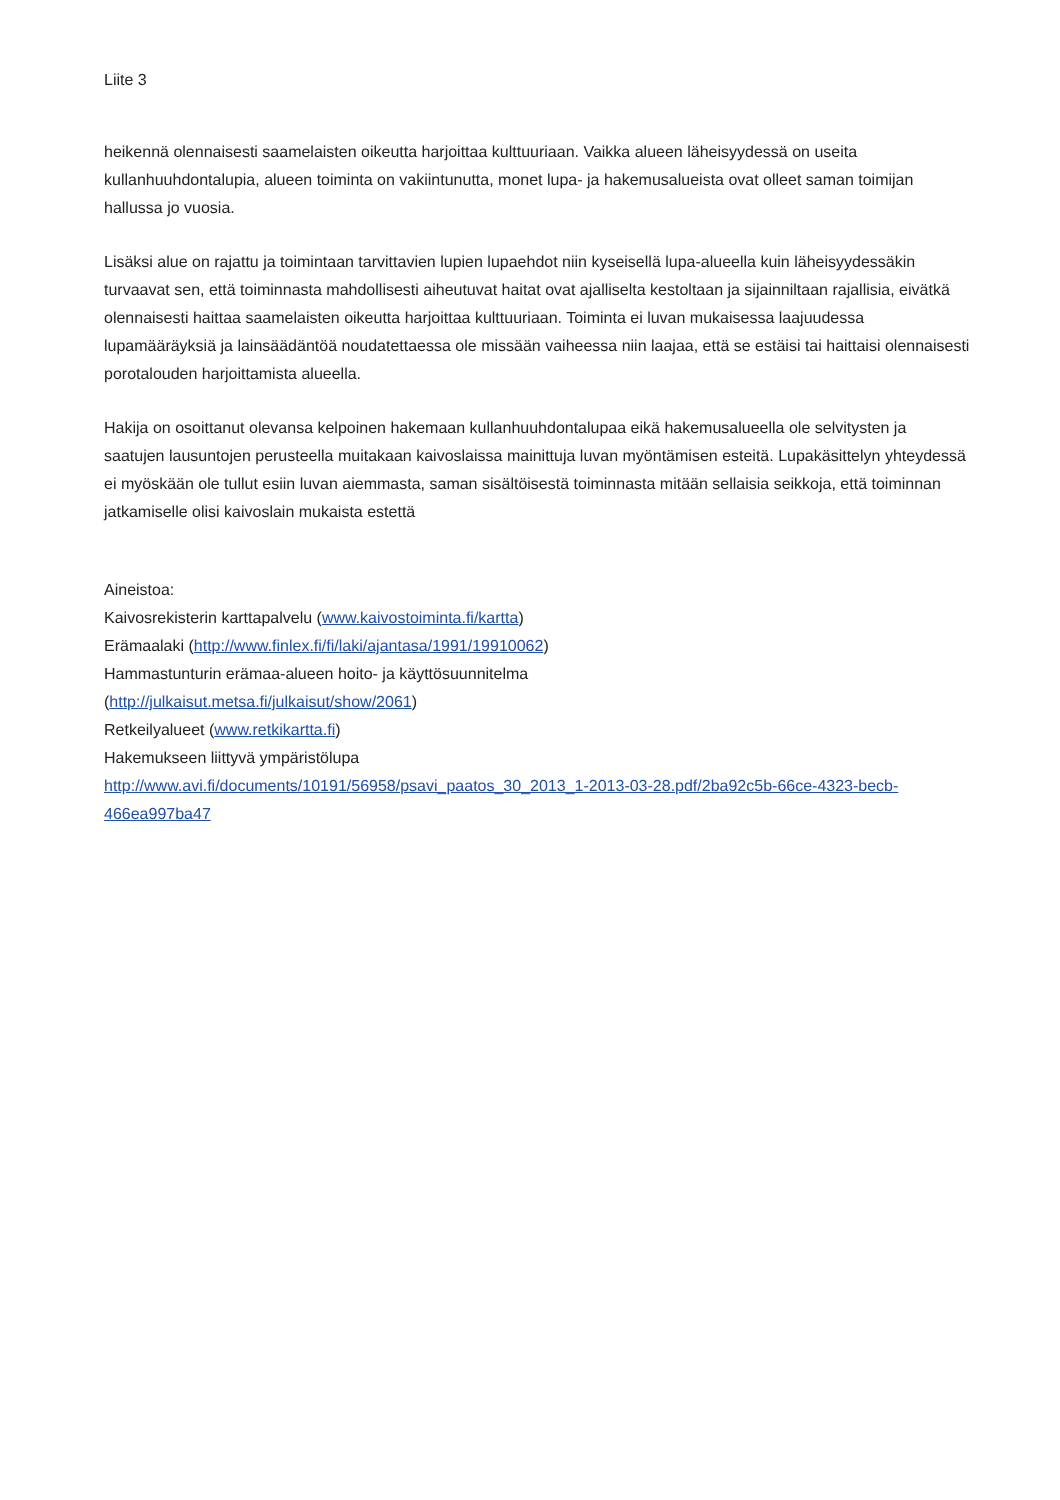Liite 3
heikennä olennaisesti saamelaisten oikeutta harjoittaa kulttuuriaan. Vaikka alueen läheisyydessä on useita kullanhuuhdontalupia, alueen toiminta on vakiintunutta, monet lupa- ja hakemusalueista ovat olleet saman toimijan hallussa jo vuosia.
Lisäksi alue on rajattu ja toimintaan tarvittavien lupien lupaehdot niin kyseisellä lupa-alueella kuin läheisyydessäkin turvaavat sen, että toiminnasta mahdollisesti aiheutuvat haitat ovat ajalliselta kestoltaan ja sijainniltaan rajallisia, eivätkä olennaisesti haittaa saamelaisten oikeutta harjoittaa kulttuuriaan. Toiminta ei luvan mukaisessa laajuudessa lupamääräyksiä ja lainsäädäntöä noudatettaessa ole missään vaiheessa niin laajaa, että se estäisi tai haittaisi olennaisesti porotalouden harjoittamista alueella.
Hakija on osoittanut olevansa kelpoinen hakemaan kullanhuuhdontalupaa eikä hakemusalueella ole selvitysten ja saatujen lausuntojen perusteella muitakaan kaivoslaissa mainittuja luvan myöntämisen esteitä. Lupakäsittelyn yhteydessä ei myöskään ole tullut esiin luvan aiemmasta, saman sisältöisestä toiminnasta mitään sellaisia seikkoja, että toiminnan jatkamiselle olisi kaivoslain mukaista estettä
Aineistoa:
Kaivosrekisterin karttapalvelu (www.kaivostoiminta.fi/kartta)
Erämaalaki (http://www.finlex.fi/fi/laki/ajantasa/1991/19910062)
Hammastunturin erämaa-alueen hoito- ja käyttösuunnitelma
(http://julkaisut.metsa.fi/julkaisut/show/2061)
Retkeilyalueet (www.retkikartta.fi)
Hakemukseen liittyvä ympäristölupa
http://www.avi.fi/documents/10191/56958/psavi_paatos_30_2013_1-2013-03-28.pdf/2ba92c5b-66ce-4323-becb-466ea997ba47